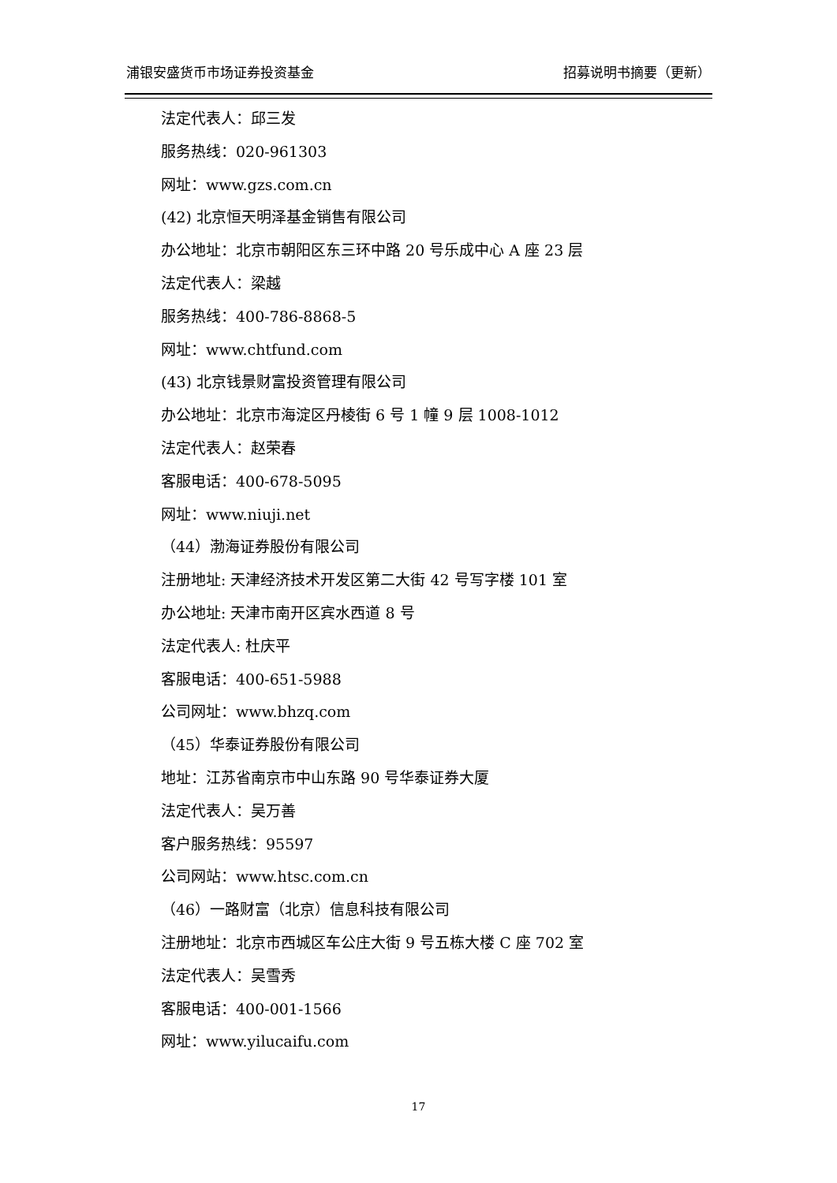浦银安盛货币市场证券投资基金 招募说明书摘要（更新）
法定代表人：邱三发
服务热线：020-961303
网址：www.gzs.com.cn
(42) 北京恒天明泽基金销售有限公司
办公地址：北京市朝阳区东三环中路 20 号乐成中心 A 座 23 层
法定代表人：梁越
服务热线：400-786-8868-5
网址：www.chtfund.com
(43) 北京钱景财富投资管理有限公司
办公地址：北京市海淀区丹棱街 6 号 1 幢 9 层 1008-1012
法定代表人：赵荣春
客服电话：400-678-5095
网址：www.niuji.net
（44）渤海证券股份有限公司
注册地址: 天津经济技术开发区第二大街 42 号写字楼 101 室
办公地址: 天津市南开区宾水西道 8 号
法定代表人: 杜庆平
客服电话：400-651-5988
公司网址：www.bhzq.com
（45）华泰证券股份有限公司
地址：江苏省南京市中山东路 90 号华泰证券大厦
法定代表人：吴万善
客户服务热线：95597
公司网站：www.htsc.com.cn
（46）一路财富（北京）信息科技有限公司
注册地址：北京市西城区车公庄大街 9 号五栋大楼 C 座 702 室
法定代表人：吴雪秀
客服电话：400-001-1566
网址：www.yilucaifu.com
17